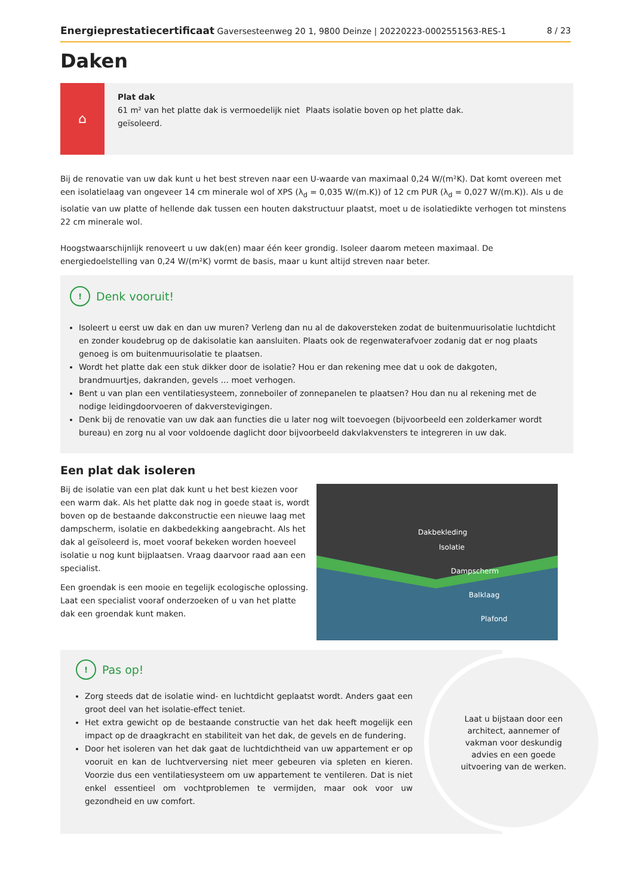Energieprestatiecertificaat Gaversesteenweg 20 1, 9800 Deinze | 20220223-0002551563-RES-1 8 / 23
Daken
⌂
Plat dak
61 m² van het platte dak is vermoedelijk niet geïsoleerd.
Plaats isolatie boven op het platte dak.
Bij de renovatie van uw dak kunt u het best streven naar een U-waarde van maximaal 0,24 W/(m²K). Dat komt overeen met een isolatielaag van ongeveer 14 cm minerale wol of XPS (λ<sub>d</sub> = 0,035 W/(m.K)) of 12 cm PUR (λ<sub>d</sub> = 0,027 W/(m.K)). Als u de isolatie van uw platte of hellende dak tussen een houten dakstructuur plaatst, moet u de isolatiedikte verhogen tot minstens 22 cm minerale wol.
Hoogstwaarschijnlijk renoveert u uw dak(en) maar één keer grondig. Isoleer daarom meteen maximaal. De energiedoelstelling van 0,24 W/(m²K) vormt de basis, maar u kunt altijd streven naar beter.
! Denk vooruit!
Isoleert u eerst uw dak en dan uw muren? Verleng dan nu al de dakoversteken zodat de buitenmuurisolatie luchtdicht en zonder koudebrug op de dakisolatie kan aansluiten. Plaats ook de regenwaterafvoer zodanig dat er nog plaats genoeg is om buitenmuurisolatie te plaatsen.
Wordt het platte dak een stuk dikker door de isolatie? Hou er dan rekening mee dat u ook de dakgoten, brandmuurtjes, dakranden, gevels … moet verhogen.
Bent u van plan een ventilatiesysteem, zonneboiler of zonnepanelen te plaatsen? Hou dan nu al rekening met de nodige leidingdoorvoeren of dakverstevigingen.
Denk bij de renovatie van uw dak aan functies die u later nog wilt toevoegen (bijvoorbeeld een zolderkamer wordt bureau) en zorg nu al voor voldoende daglicht door bijvoorbeeld dakvlakvensters te integreren in uw dak.
Een plat dak isoleren
Bij de isolatie van een plat dak kunt u het best kiezen voor een warm dak. Als het platte dak nog in goede staat is, wordt boven op de bestaande dakconstructie een nieuwe laag met dampscherm, isolatie en dakbedekking aangebracht. Als het dak al geïsoleerd is, moet vooraf bekeken worden hoeveel isolatie u nog kunt bijplaatsen. Vraag daarvoor raad aan een specialist.
Een groendak is een mooie en tegelijk ecologische oplossing. Laat een specialist vooraf onderzoeken of u van het platte dak een groendak kunt maken.
Dakbekleding
Isolatie
Dampscherm
Balklaag
Plafond
Laat u bijstaan door een architect, aannemer of vakman voor deskundig advies en een goede uitvoering van de werken.
! Pas op!
Zorg steeds dat de isolatie wind- en luchtdicht geplaatst wordt. Anders gaat een groot deel van het isolatie-effect teniet.
Het extra gewicht op de bestaande constructie van het dak heeft mogelijk een impact op de draagkracht en stabiliteit van het dak, de gevels en de fundering.
Door het isoleren van het dak gaat de luchtdichtheid van uw appartement er op vooruit en kan de luchtverversing niet meer gebeuren via spleten en kieren. Voorzie dus een ventilatiesysteem om uw appartement te ventileren. Dat is niet enkel essentieel om vochtproblemen te vermijden, maar ook voor uw gezondheid en uw comfort.